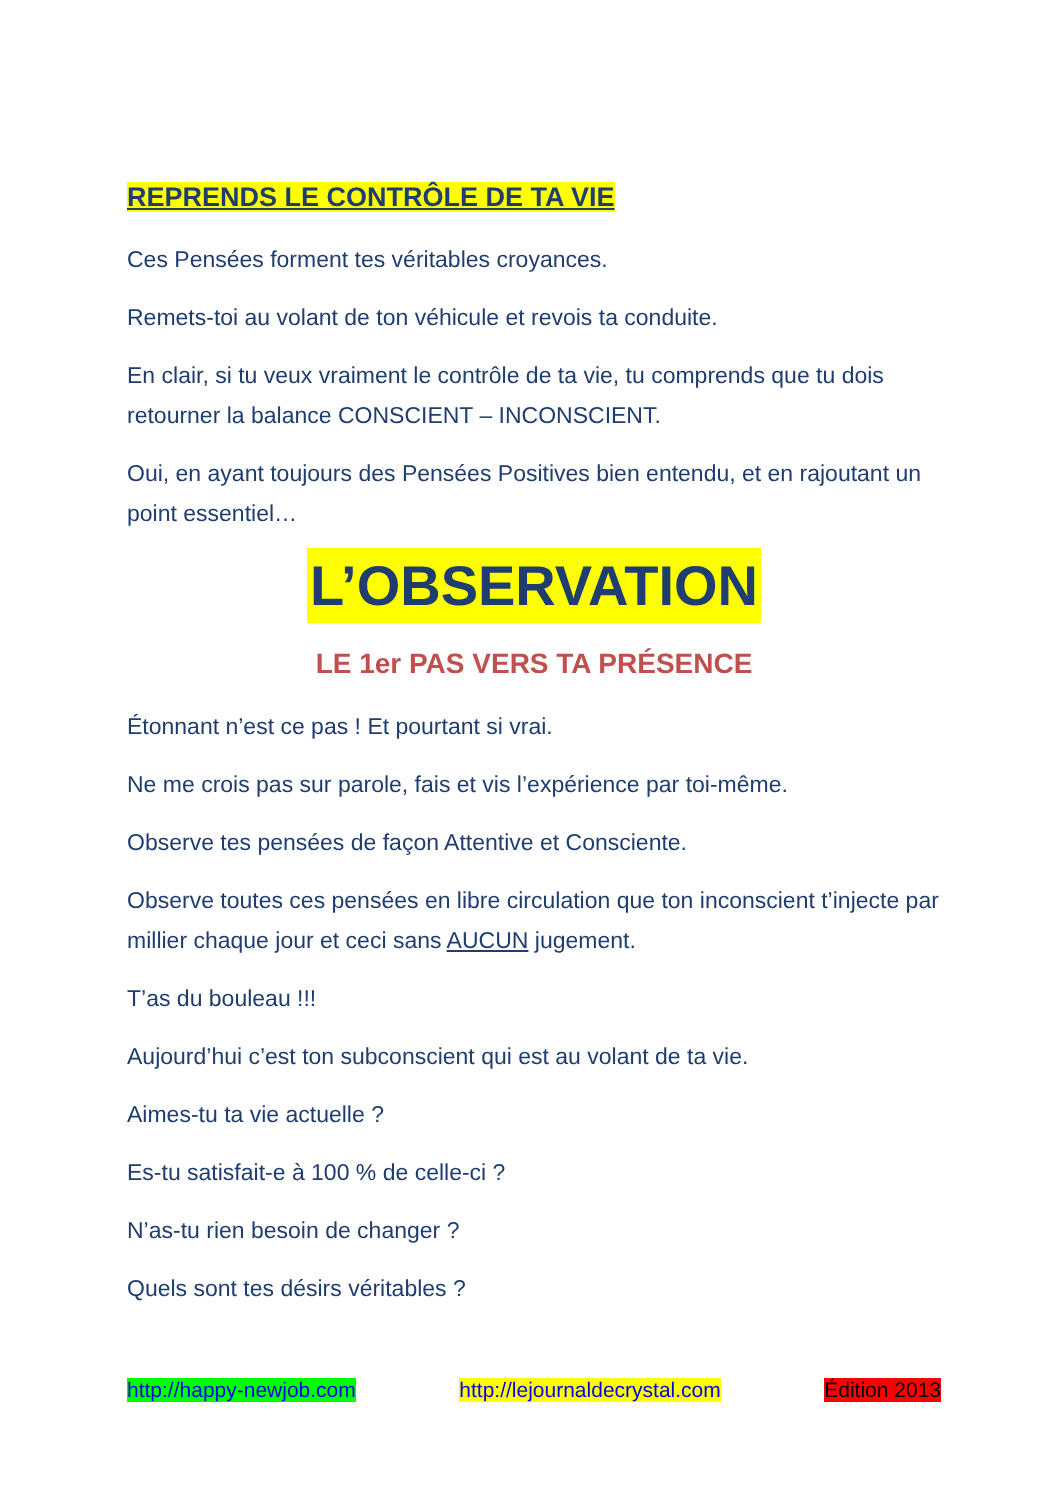REPRENDS LE CONTRÔLE DE TA VIE
Ces Pensées forment tes véritables croyances.
Remets-toi au volant de ton véhicule et revois ta conduite.
En clair, si tu veux vraiment le contrôle de ta vie, tu comprends que tu dois retourner la balance CONSCIENT – INCONSCIENT.
Oui, en ayant toujours des Pensées Positives bien entendu, et en rajoutant un point essentiel…
L’OBSERVATION
LE 1er PAS VERS TA PRÉSENCE
Étonnant n’est ce pas ! Et pourtant si vrai.
Ne me crois pas sur parole, fais et vis l’expérience par toi-même.
Observe tes pensées de façon Attentive et Consciente.
Observe toutes ces pensées en libre circulation que ton inconscient t’injecte par millier chaque jour et ceci sans AUCUN jugement.
T’as du bouleau !!!
Aujourd’hui c’est ton subconscient qui est au volant de ta vie.
Aimes-tu ta vie actuelle ?
Es-tu satisfait-e à 100 % de celle-ci ?
N’as-tu rien besoin de changer ?
Quels sont tes désirs véritables ?
http://happy-newjob.com http://lejournaldecrystal.com Édition 2013